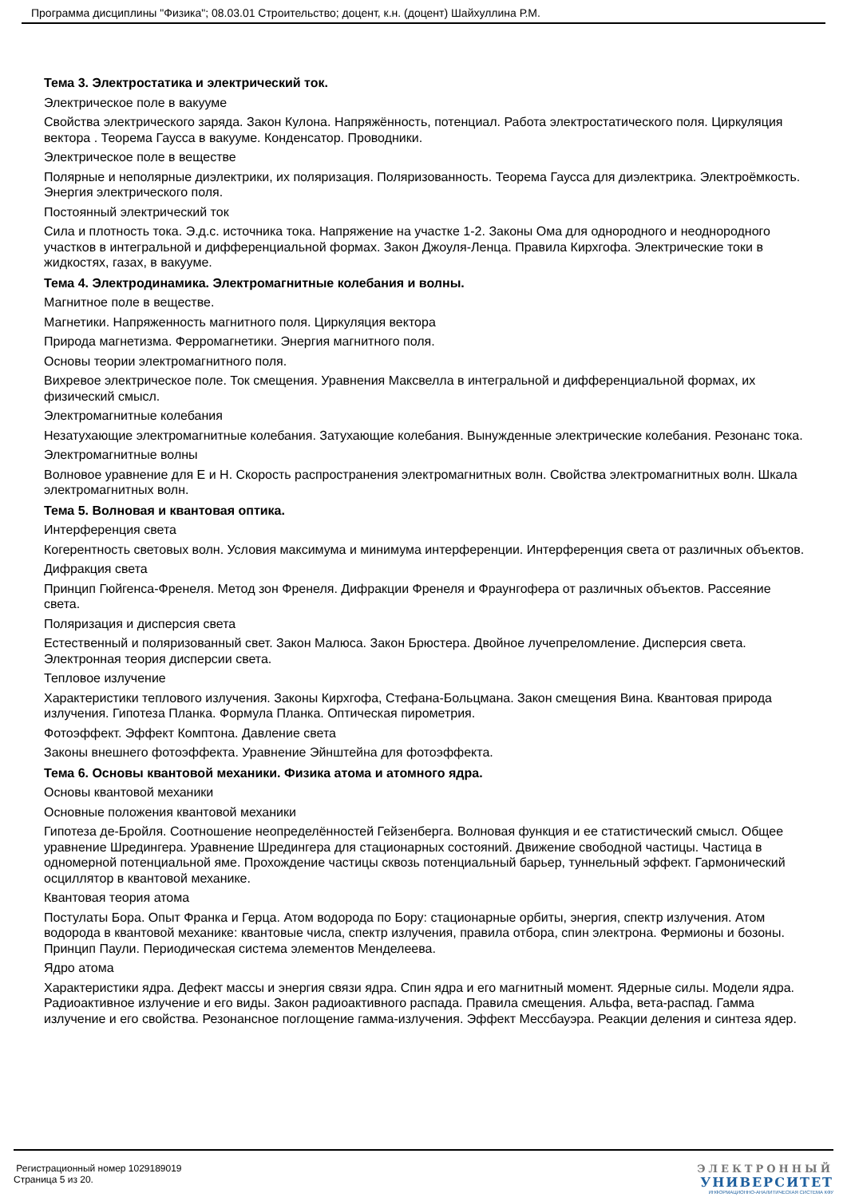Программа дисциплины "Физика"; 08.03.01 Строительство; доцент, к.н. (доцент) Шайхуллина Р.М.
Тема 3. Электростатика и электрический ток.
Электрическое поле в вакууме
Свойства электрического заряда. Закон Кулона. Напряжённость, потенциал. Работа электростатического поля. Циркуляция вектора . Теорема Гаусса в вакууме. Конденсатор. Проводники.
Электрическое поле в веществе
Полярные и неполярные диэлектрики, их поляризация. Поляризованность. Теорема Гаусса для диэлектрика. Электроёмкость. Энергия электрического поля.
Постоянный электрический ток
Сила и плотность тока. Э.д.с. источника тока. Напряжение на участке 1-2. Законы Ома для однородного и неоднородного участков в интегральной и дифференциальной формах. Закон Джоуля-Ленца. Правила Кирхгофа. Электрические токи в жидкостях, газах, в вакууме.
Тема 4. Электродинамика. Электромагнитные колебания и волны.
Магнитное поле в веществе.
Магнетики. Напряженность магнитного поля. Циркуляция вектора
Природа магнетизма. Ферромагнетики. Энергия магнитного поля.
Основы теории электромагнитного поля.
Вихревое электрическое поле. Ток смещения. Уравнения Максвелла в интегральной и дифференциальной формах, их физический смысл.
Электромагнитные колебания
Незатухающие электромагнитные колебания. Затухающие колебания. Вынужденные электрические колебания. Резонанс тока.
Электромагнитные волны
Волновое уравнение для Е и Н. Скорость распространения электромагнитных волн. Свойства электромагнитных волн. Шкала электромагнитных волн.
Тема 5. Волновая и квантовая оптика.
Интерференция света
Когерентность световых волн. Условия максимума и минимума интерференции. Интерференция света от различных объектов.
Дифракция света
Принцип Гюйгенса-Френеля. Метод зон Френеля. Дифракции Френеля и Фраунгофера от различных объектов. Рассеяние света.
Поляризация и дисперсия света
Естественный и поляризованный свет. Закон Малюса. Закон Брюстера. Двойное лучепреломление. Дисперсия света. Электронная теория дисперсии света.
Тепловое излучение
Характеристики теплового излучения. Законы Кирхгофа, Стефана-Больцмана. Закон смещения Вина. Квантовая природа излучения. Гипотеза Планка. Формула Планка. Оптическая пирометрия.
Фотоэффект. Эффект Комптона. Давление света
Законы внешнего фотоэффекта. Уравнение Эйнштейна для фотоэффекта.
Тема 6. Основы квантовой механики. Физика атома и атомного ядра.
Основы квантовой механики
Основные положения квантовой механики
Гипотеза де-Бройля. Соотношение неопределённостей Гейзенберга. Волновая функция и ее статистический смысл. Общее уравнение Шредингера. Уравнение Шредингера для стационарных состояний. Движение свободной частицы. Частица в одномерной потенциальной яме. Прохождение частицы сквозь потенциальный барьер, туннельный эффект. Гармонический осциллятор в квантовой механике.
Квантовая теория атома
Постулаты Бора. Опыт Франка и Герца. Атом водорода по Бору: стационарные орбиты, энергия, спектр излучения. Атом водорода в квантовой механике: квантовые числа, спектр излучения, правила отбора, спин электрона. Фермионы и бозоны. Принцип Паули. Периодическая система элементов Менделеева.
Ядро атома
Характеристики ядра. Дефект массы и энергия связи ядра. Спин ядра и его магнитный момент. Ядерные силы. Модели ядра. Радиоактивное излучение и его виды. Закон радиоактивного распада. Правила смещения. Альфа, вета-распад. Гамма излучение и его свойства. Резонансное поглощение гамма-излучения. Эффект Мессбауэра. Реакции деления и синтеза ядер.
Регистрационный номер 1029189019
Страница 5 из 20.
ЭЛЕКТРОННЫЙ
УНИВЕРСИТЕТ
ИНФОРМАЦИОННО-АНАЛИТИЧЕСКАЯ СИСТЕМА КФУ